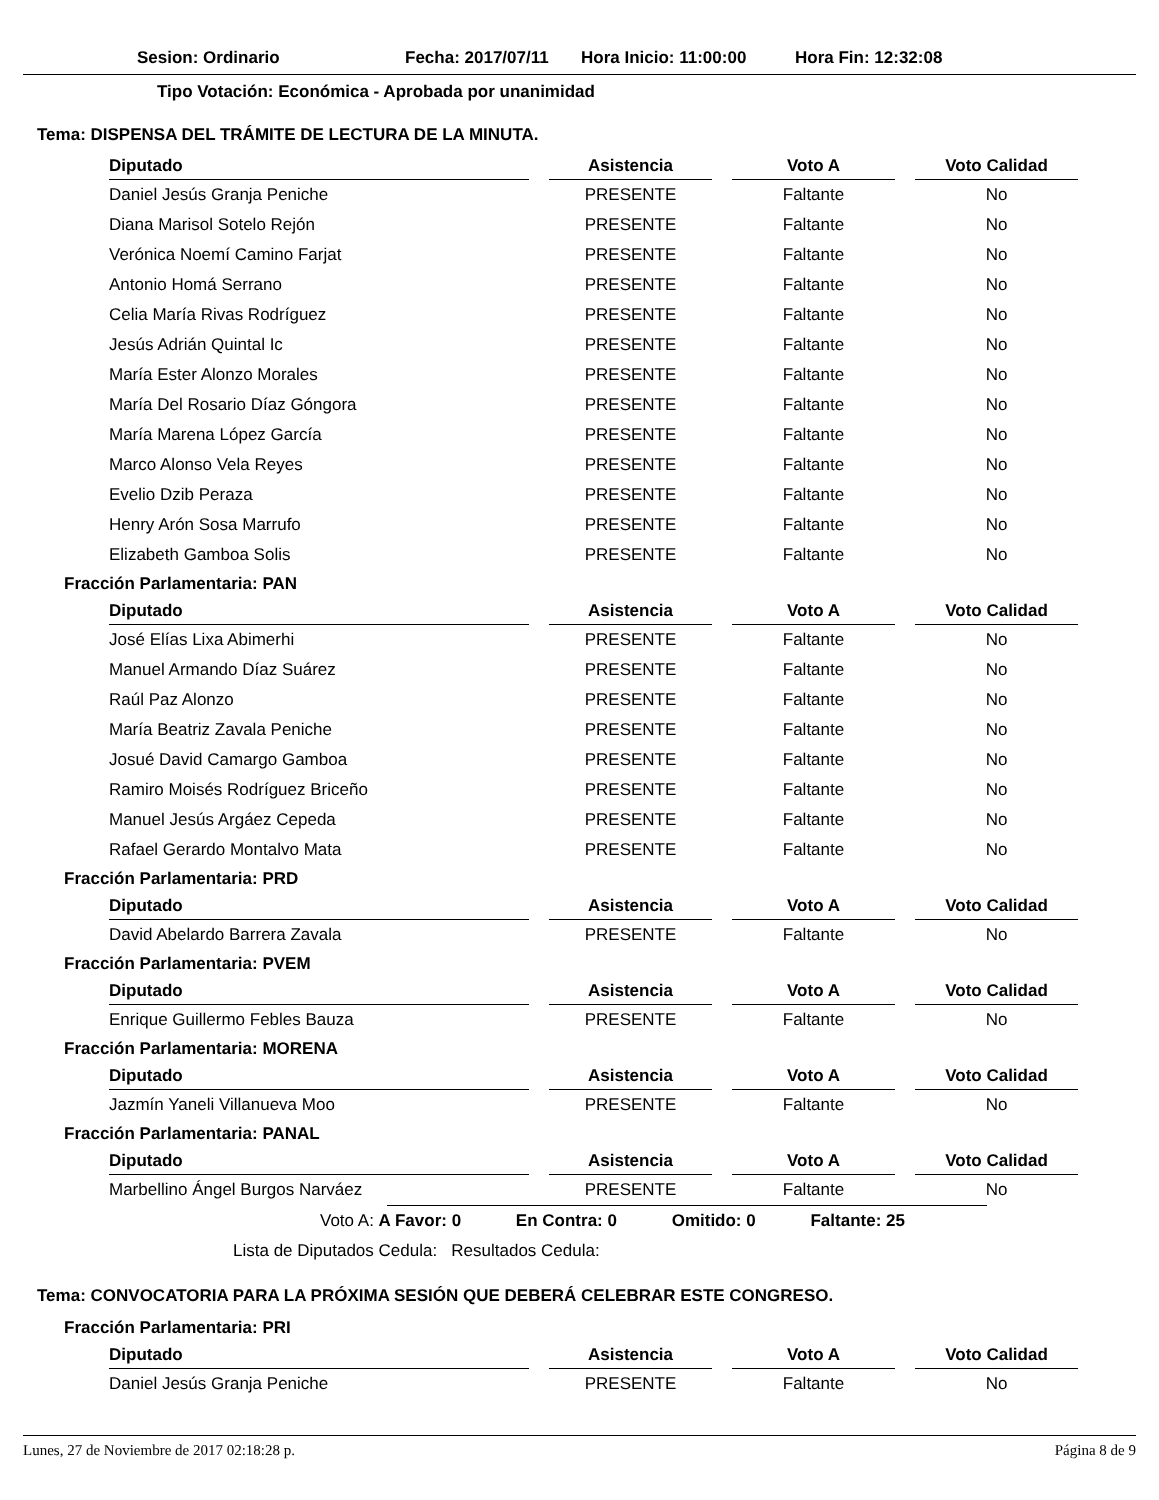Sesion: Ordinario Fecha: 2017/07/11 Hora Inicio: 11:00:00 Hora Fin: 12:32:08
Tipo Votación: Económica - Aprobada por unanimidad
Tema: DISPENSA DEL TRÁMITE DE LECTURA DE LA MINUTA.
| Diputado | Asistencia | Voto A | Voto Calidad |
| --- | --- | --- | --- |
| Daniel Jesús Granja Peniche | PRESENTE | Faltante | No |
| Diana Marisol Sotelo Rejón | PRESENTE | Faltante | No |
| Verónica Noemí Camino Farjat | PRESENTE | Faltante | No |
| Antonio Homá Serrano | PRESENTE | Faltante | No |
| Celia María Rivas Rodríguez | PRESENTE | Faltante | No |
| Jesús Adrián Quintal Ic | PRESENTE | Faltante | No |
| María Ester Alonzo Morales | PRESENTE | Faltante | No |
| María Del Rosario Díaz Góngora | PRESENTE | Faltante | No |
| María Marena López García | PRESENTE | Faltante | No |
| Marco Alonso Vela Reyes | PRESENTE | Faltante | No |
| Evelio Dzib Peraza | PRESENTE | Faltante | No |
| Henry Arón Sosa Marrufo | PRESENTE | Faltante | No |
| Elizabeth Gamboa Solis | PRESENTE | Faltante | No |
Fracción Parlamentaria: PAN
| Diputado | Asistencia | Voto A | Voto Calidad |
| --- | --- | --- | --- |
| José Elías Lixa Abimerhi | PRESENTE | Faltante | No |
| Manuel Armando Díaz Suárez | PRESENTE | Faltante | No |
| Raúl Paz Alonzo | PRESENTE | Faltante | No |
| María Beatriz Zavala Peniche | PRESENTE | Faltante | No |
| Josué David Camargo Gamboa | PRESENTE | Faltante | No |
| Ramiro Moisés Rodríguez Briceño | PRESENTE | Faltante | No |
| Manuel Jesús Argáez Cepeda | PRESENTE | Faltante | No |
| Rafael Gerardo Montalvo Mata | PRESENTE | Faltante | No |
Fracción Parlamentaria: PRD
| Diputado | Asistencia | Voto A | Voto Calidad |
| --- | --- | --- | --- |
| David Abelardo Barrera Zavala | PRESENTE | Faltante | No |
Fracción Parlamentaria: PVEM
| Diputado | Asistencia | Voto A | Voto Calidad |
| --- | --- | --- | --- |
| Enrique Guillermo Febles Bauza | PRESENTE | Faltante | No |
Fracción Parlamentaria: MORENA
| Diputado | Asistencia | Voto A | Voto Calidad |
| --- | --- | --- | --- |
| Jazmín Yaneli Villanueva Moo | PRESENTE | Faltante | No |
Fracción Parlamentaria: PANAL
| Diputado | Asistencia | Voto A | Voto Calidad |
| --- | --- | --- | --- |
| Marbellino Ángel Burgos Narváez | PRESENTE | Faltante | No |
Voto A: A Favor: 0 En Contra: 0 Omitido: 0 Faltante: 25
Lista de Diputados Cedula: Resultados Cedula:
Tema: CONVOCATORIA PARA LA PRÓXIMA SESIÓN QUE DEBERÁ CELEBRAR ESTE CONGRESO.
Fracción Parlamentaria: PRI
| Diputado | Asistencia | Voto A | Voto Calidad |
| --- | --- | --- | --- |
| Daniel Jesús Granja Peniche | PRESENTE | Faltante | No |
Lunes, 27 de Noviembre de 2017 02:18:28 p. Página 8 de 9